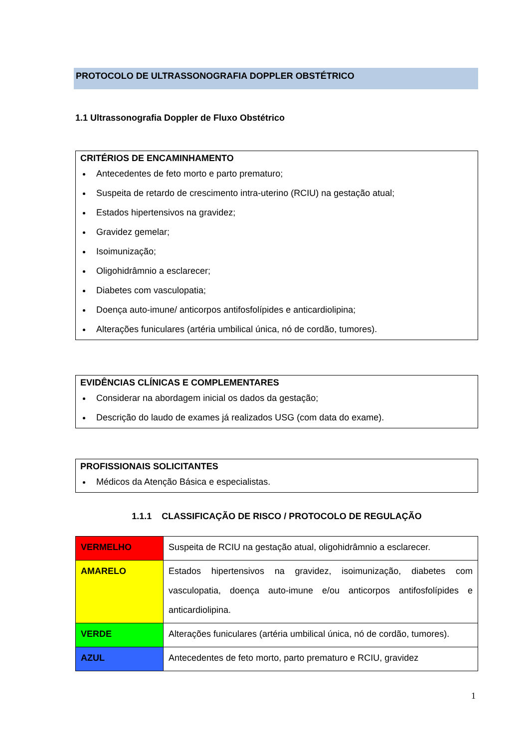PROTOCOLO DE ULTRASSONOGRAFIA DOPPLER OBSTÉTRICO
1.1 Ultrassonografia Doppler de Fluxo Obstétrico
CRITÉRIOS DE ENCAMINHAMENTO
Antecedentes de feto morto e parto prematuro;
Suspeita de retardo de crescimento intra-uterino (RCIU) na gestação atual;
Estados hipertensivos na gravidez;
Gravidez gemelar;
Isoimunização;
Oligohidrâmnio a esclarecer;
Diabetes com vasculopatia;
Doença auto-imune/ anticorpos antifosfolípides e anticardiolipina;
Alterações funiculares (artéria umbilical única, nó de cordão, tumores).
EVIDÊNCIAS CLÍNICAS E COMPLEMENTARES
Considerar na abordagem inicial os dados da gestação;
Descrição do laudo de exames já realizados USG (com data do exame).
PROFISSIONAIS SOLICITANTES
Médicos da Atenção Básica e especialistas.
1.1.1 CLASSIFICAÇÃO DE RISCO / PROTOCOLO DE REGULAÇÃO
| VERMELHO | Suspeita de RCIU na gestação atual, oligohidrâmnio a esclarecer. |
| AMARELO | Estados hipertensivos na gravidez, isoimunização, diabetes com vasculopatia, doença auto-imune e/ou anticorpos antifosfolípides e anticardiolipina. |
| VERDE | Alterações funiculares (artéria umbilical única, nó de cordão, tumores). |
| AZUL | Antecedentes de feto morto, parto prematuro e RCIU, gravidez |
1